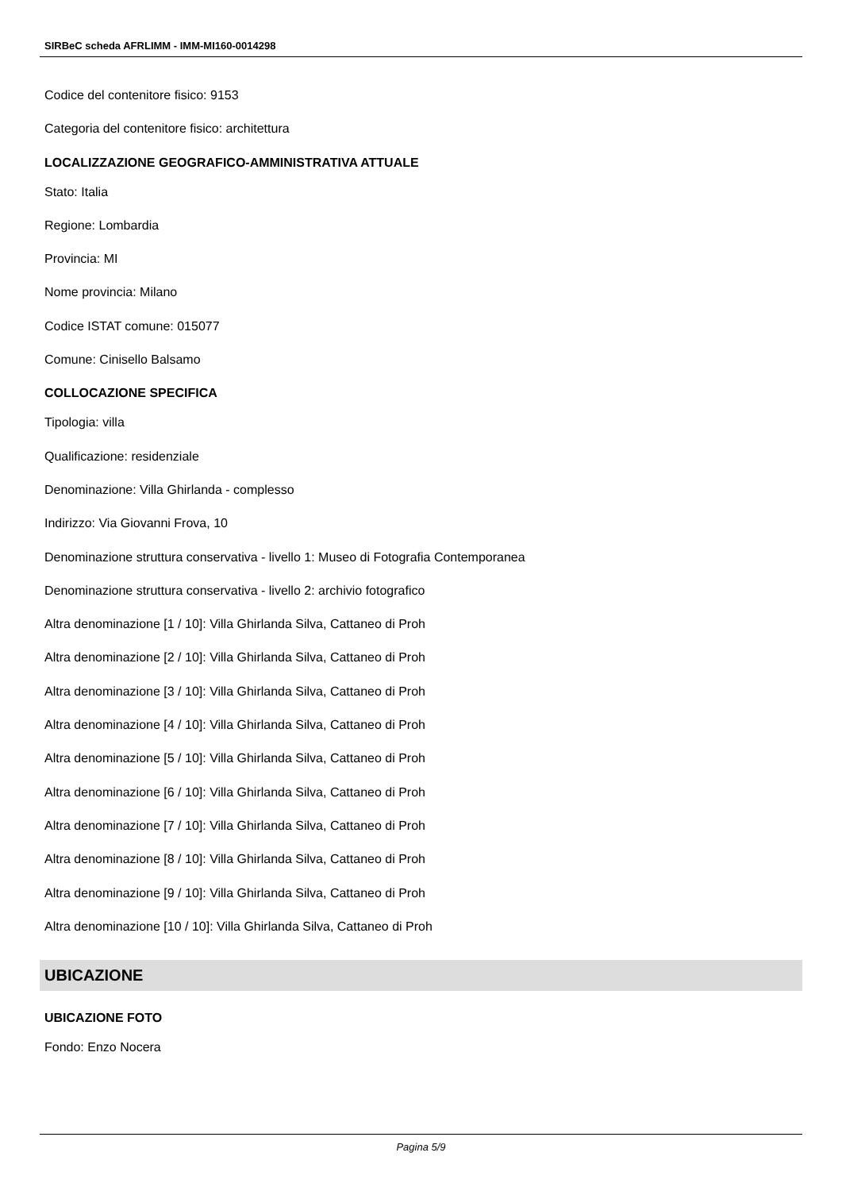SIRBeC scheda AFRLIMM - IMM-MI160-0014298
Codice del contenitore fisico: 9153
Categoria del contenitore fisico: architettura
LOCALIZZAZIONE GEOGRAFICO-AMMINISTRATIVA ATTUALE
Stato: Italia
Regione: Lombardia
Provincia: MI
Nome provincia: Milano
Codice ISTAT comune: 015077
Comune: Cinisello Balsamo
COLLOCAZIONE SPECIFICA
Tipologia: villa
Qualificazione: residenziale
Denominazione: Villa Ghirlanda - complesso
Indirizzo: Via Giovanni Frova, 10
Denominazione struttura conservativa - livello 1: Museo di Fotografia Contemporanea
Denominazione struttura conservativa - livello 2: archivio fotografico
Altra denominazione [1 / 10]: Villa Ghirlanda Silva, Cattaneo di Proh
Altra denominazione [2 / 10]: Villa Ghirlanda Silva, Cattaneo di Proh
Altra denominazione [3 / 10]: Villa Ghirlanda Silva, Cattaneo di Proh
Altra denominazione [4 / 10]: Villa Ghirlanda Silva, Cattaneo di Proh
Altra denominazione [5 / 10]: Villa Ghirlanda Silva, Cattaneo di Proh
Altra denominazione [6 / 10]: Villa Ghirlanda Silva, Cattaneo di Proh
Altra denominazione [7 / 10]: Villa Ghirlanda Silva, Cattaneo di Proh
Altra denominazione [8 / 10]: Villa Ghirlanda Silva, Cattaneo di Proh
Altra denominazione [9 / 10]: Villa Ghirlanda Silva, Cattaneo di Proh
Altra denominazione [10 / 10]: Villa Ghirlanda Silva, Cattaneo di Proh
UBICAZIONE
UBICAZIONE FOTO
Fondo: Enzo Nocera
Pagina 5/9